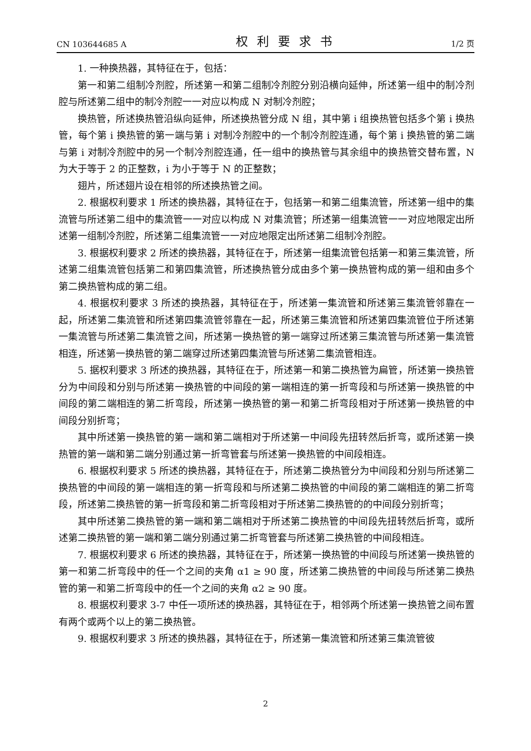CN 103644685 A 权利要求书 1/2 页
1. 一种换热器，其特征在于，包括：
第一和第二组制冷剂腔，所述第一和第二组制冷剂腔分别沿横向延伸，所述第一组中的制冷剂腔与所述第二组中的制冷剂腔一一对应以构成 N 对制冷剂腔；
换热管，所述换热管沿纵向延伸，所述换热管分成 N 组，其中第 i 组换热管包括多个第 i 换热管，每个第 i 换热管的第一端与第 i 对制冷剂腔中的一个制冷剂腔连通，每个第 i 换热管的第二端与第 i 对制冷剂腔中的另一个制冷剂腔连通，任一组中的换热管与其余组中的换热管交替布置，N 为大于等于 2 的正整数，i 为小于等于 N 的正整数；
翅片，所述翅片设在相邻的所述换热管之间。
2. 根据权利要求 1 所述的换热器，其特征在于，包括第一和第二组集流管，所述第一组中的集流管与所述第二组中的集流管一一对应以构成 N 对集流管；所述第一组集流管一一对应地限定出所述第一组制冷剂腔，所述第二组集流管一一对应地限定出所述第二组制冷剂腔。
3. 根据权利要求 2 所述的换热器，其特征在于，所述第一组集流管包括第一和第三集流管，所述第二组集流管包括第二和第四集流管，所述换热管分成由多个第一换热管构成的第一组和由多个第二换热管构成的第二组。
4. 根据权利要求 3 所述的换热器，其特征在于，所述第一集流管和所述第三集流管邻靠在一起，所述第二集流管和所述第四集流管邻靠在一起，所述第三集流管和所述第四集流管位于所述第一集流管与所述第二集流管之间，所述第一换热管的第一端穿过所述第三集流管与所述第一集流管相连，所述第一换热管的第二端穿过所述第四集流管与所述第二集流管相连。
5. 据权利要求 3 所述的换热器，其特征在于，所述第一和第二换热管为扁管，所述第一换热管分为中间段和分别与所述第一换热管的中间段的第一端相连的第一折弯段和与所述第一换热管的中间段的第二端相连的第二折弯段，所述第一换热管的第一和第二折弯段相对于所述第一换热管的中间段分别折弯；
其中所述第一换热管的第一端和第二端相对于所述第一中间段先扭转然后折弯，或所述第一换热管的第一端和第二端分别通过第一折弯管套与所述第一换热管的中间段相连。
6. 根据权利要求 5 所述的换热器，其特征在于，所述第二换热管分为中间段和分别与所述第二换热管的中间段的第一端相连的第一折弯段和与所述第二换热管的中间段的第二端相连的第二折弯段，所述第二换热管的第一折弯段和第二折弯段相对于所述第二换热管的的中间段分别折弯；
其中所述第二换热管的第一端和第二端相对于所述第二换热管的中间段先扭转然后折弯，或所述第二换热管的第一端和第二端分别通过第二折弯管套与所述第二换热管的中间段相连。
7. 根据权利要求 6 所述的换热器，其特征在于，所述第一换热管的中间段与所述第一换热管的第一和第二折弯段中的任一个之间的夹角 α1 ≥ 90 度，所述第二换热管的中间段与所述第二换热管的第一和第二折弯段中的任一个之间的夹角 α2 ≥ 90 度。
8. 根据权利要求 3-7 中任一项所述的换热器，其特征在于，相邻两个所述第一换热管之间布置有两个或两个以上的第二换热管。
9. 根据权利要求 3 所述的换热器，其特征在于，所述第一集流管和所述第三集流管彼
2